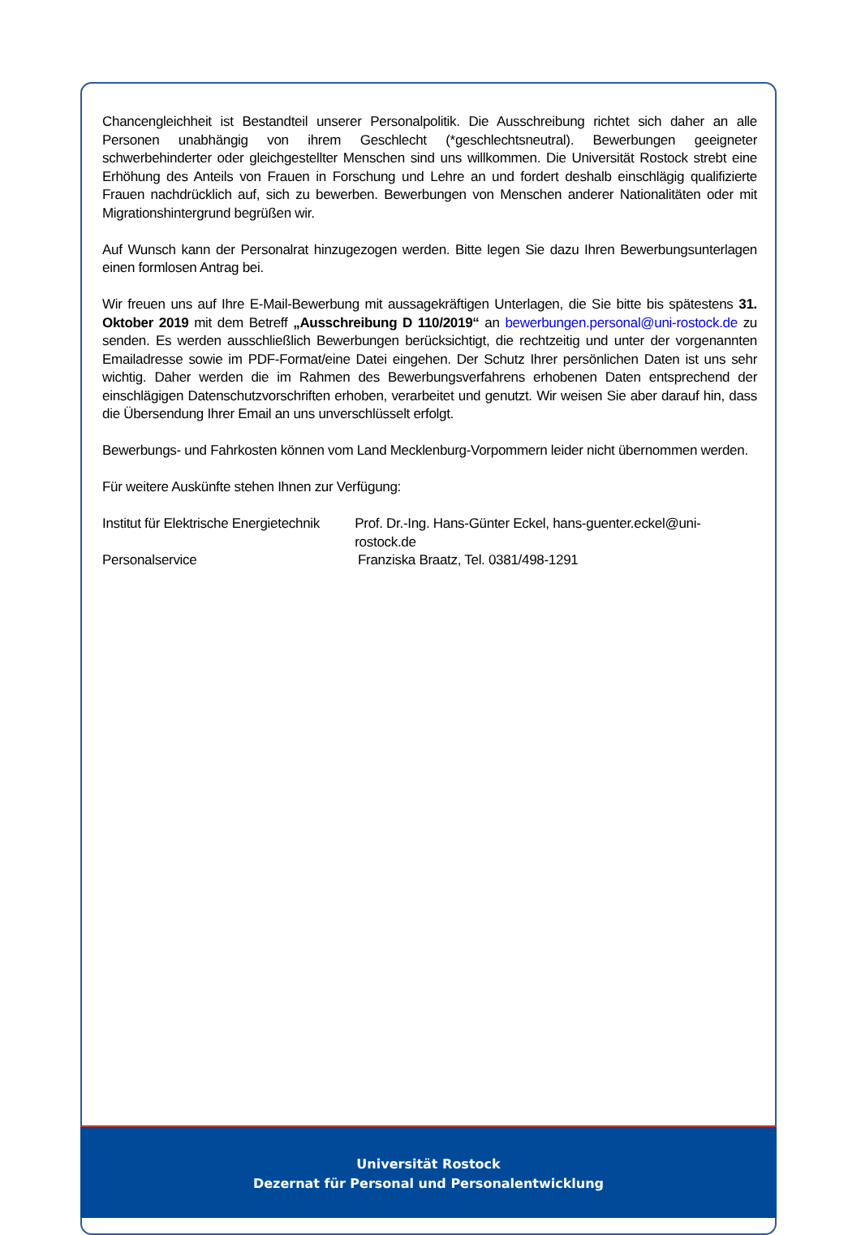Chancengleichheit ist Bestandteil unserer Personalpolitik. Die Ausschreibung richtet sich daher an alle Personen unabhängig von ihrem Geschlecht (*geschlechtsneutral). Bewerbungen geeigneter schwerbehinderter oder gleichgestellter Menschen sind uns willkommen. Die Universität Rostock strebt eine Erhöhung des Anteils von Frauen in Forschung und Lehre an und fordert deshalb einschlägig qualifizierte Frauen nachdrücklich auf, sich zu bewerben. Bewerbungen von Menschen anderer Nationalitäten oder mit Migrationshintergrund begrüßen wir.
Auf Wunsch kann der Personalrat hinzugezogen werden. Bitte legen Sie dazu Ihren Bewerbungsunterlagen einen formlosen Antrag bei.
Wir freuen uns auf Ihre E-Mail-Bewerbung mit aussagekräftigen Unterlagen, die Sie bitte bis spätestens 31. Oktober 2019 mit dem Betreff „Ausschreibung D 110/2019“ an bewerbungen.personal@uni-rostock.de zu senden. Es werden ausschließlich Bewerbungen berücksichtigt, die rechtzeitig und unter der vorgenannten Emailadresse sowie im PDF-Format/eine Datei eingehen. Der Schutz Ihrer persönlichen Daten ist uns sehr wichtig. Daher werden die im Rahmen des Bewerbungsverfahrens erhobenen Daten entsprechend der einschlägigen Datenschutzvorschriften erhoben, verarbeitet und genutzt. Wir weisen Sie aber darauf hin, dass die Übersendung Ihrer Email an uns unverschlüsselt erfolgt.
Bewerbungs- und Fahrkosten können vom Land Mecklenburg-Vorpommern leider nicht übernommen werden.
Für weitere Auskünfte stehen Ihnen zur Verfügung:
Institut für Elektrische Energietechnik
Prof. Dr.-Ing. Hans-Günter Eckel, hans-guenter.eckel@uni-rostock.de
Personalservice Franziska Braatz, Tel. 0381/498-1291
Universität Rostock
Dezernat für Personal und Personalentwicklung